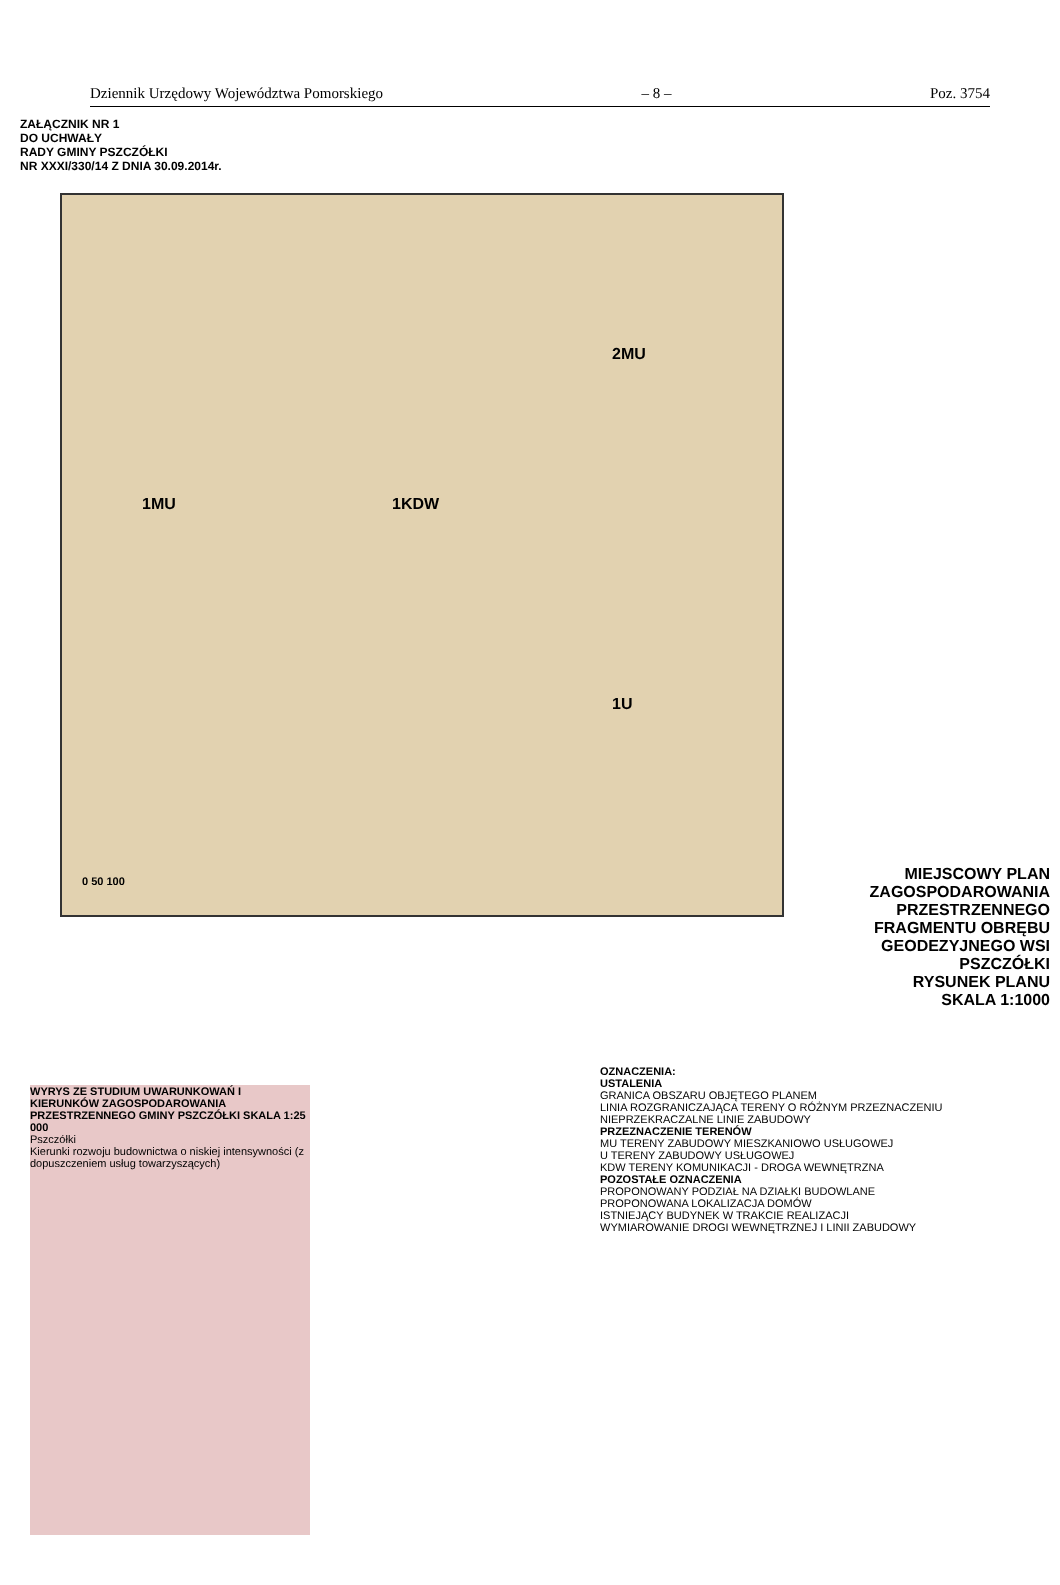Dziennik Urzędowy Województwa Pomorskiego – 8 – Poz. 3754
ZAŁĄCZNIK NR 1
DO UCHWAŁY
RADY GMINY PSZCZÓŁKI
NR XXXI/330/14 Z DNIA 30.09.2014r.
1MU 1KDW
2MU
1U
0 50 100
MIEJSCOWY PLAN ZAGOSPODAROWANIA PRZESTRZENNEGO FRAGMENTU OBRĘBU GEODEZYJNEGO WSI PSZCZÓŁKI
RYSUNEK PLANU
SKALA 1:1000
OZNACZENIA:
USTALENIA
GRANICA OBSZARU OBJĘTEGO PLANEM
LINIA ROZGRANICZAJĄCA TERENY O RÓŻNYM PRZEZNACZENIU
NIEPRZEKRACZALNE LINIE ZABUDOWY
PRZEZNACZENIE TERENÓW
MU TERENY ZABUDOWY MIESZKANIOWO USŁUGOWEJ
U TERENY ZABUDOWY USŁUGOWEJ
KDW TERENY KOMUNIKACJI - DROGA WEWNĘTRZNA
POZOSTAŁE OZNACZENIA
PROPONOWANY PODZIAŁ NA DZIAŁKI BUDOWLANE
PROPONOWANA LOKALIZACJA DOMÓW
ISTNIEJĄCY BUDYNEK W TRAKCIE REALIZACJI
WYMIAROWANIE DROGI WEWNĘTRZNEJ I LINII ZABUDOWY
WYRYS ZE STUDIUM UWARUNKOWAŃ I KIERUNKÓW ZAGOSPODAROWANIA PRZESTRZENNEGO GMINY PSZCZÓŁKI SKALA 1:25 000
Pszczółki
Kierunki rozwoju budownictwa o niskiej intensywności (z dopuszczeniem usług towarzyszących)